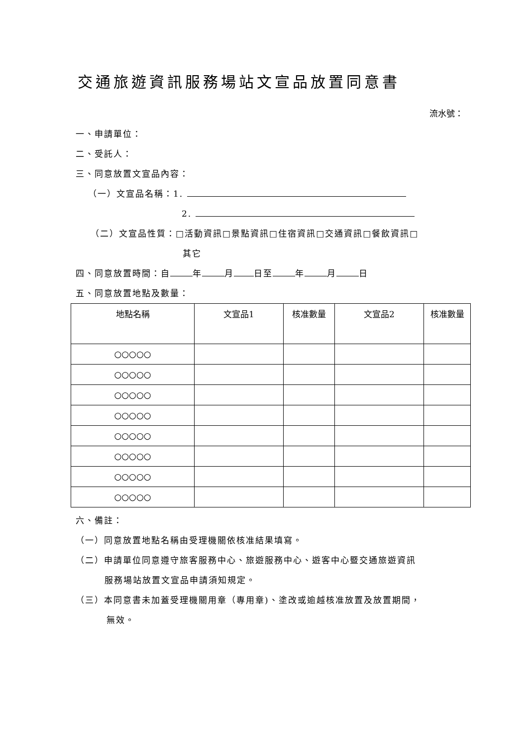交通旅遊資訊服務場站文宣品放置同意書
流水號：
一、申請單位：
二、受託人：
三、同意放置文宣品內容：
（一）文宣品名稱：1.
2.
（二）文宣品性質：□活動資訊□景點資訊□住宿資訊□交通資訊□餐飲資訊□
其它
四、同意放置時間：自 年 月 日至 年 月 日
五、同意放置地點及數量：
| 地點名稱 | 文宣品1 | 核准數量 | 文宣品2 | 核准數量 |
| --- | --- | --- | --- | --- |
| ○○○○○ | | | | |
| ○○○○○ | | | | |
| ○○○○○ | | | | |
| ○○○○○ | | | | |
| ○○○○○ | | | | |
| ○○○○○ | | | | |
| ○○○○○ | | | | |
| ○○○○○ | | | | |
六、備註：
（一）同意放置地點名稱由受理機關依核准結果填寫。
（二）申請單位同意遵守旅客服務中心、旅遊服務中心、遊客中心暨交通旅遊資訊
服務場站放置文宣品申請須知規定。
（三）本同意書未加蓋受理機關用章（專用章)、塗改或逾越核准放置及放置期間，
無效。